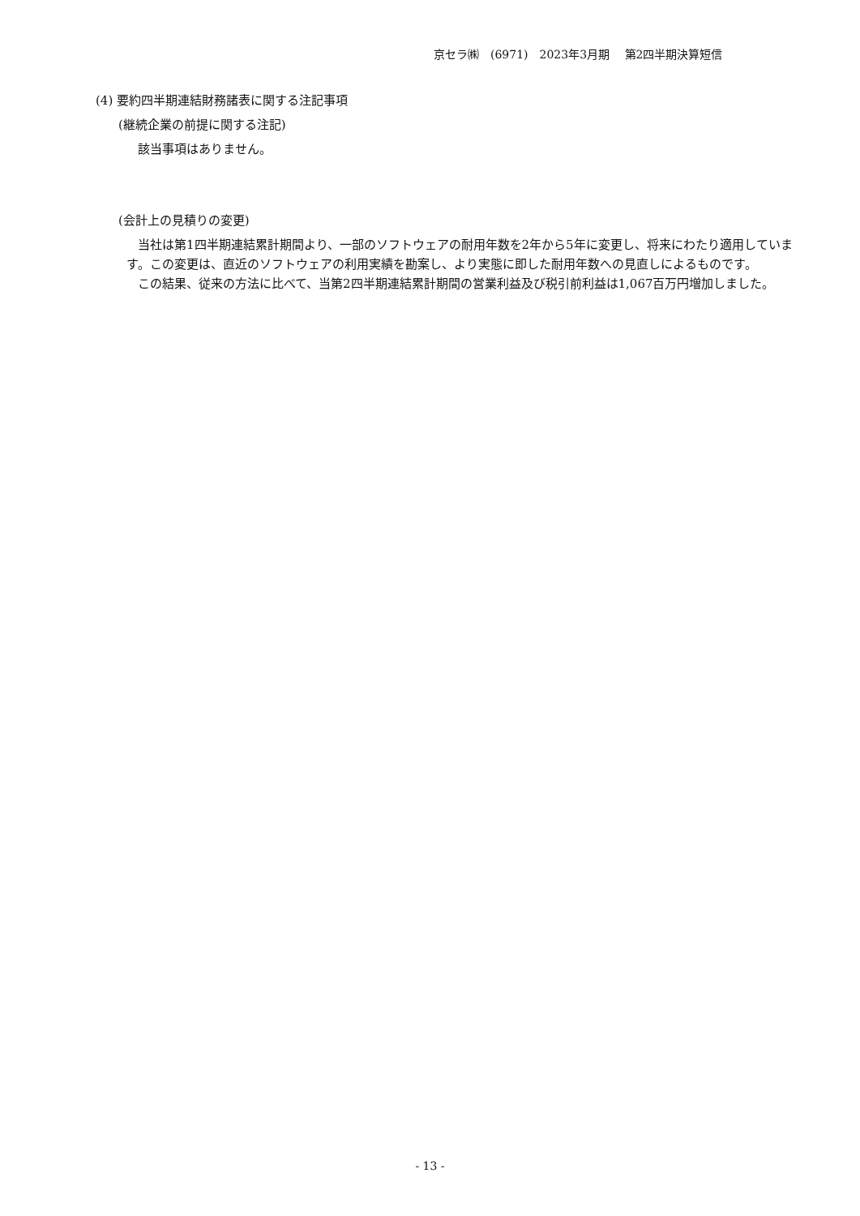京セラ㈱　(6971)　2023年3月期　 第2四半期決算短信
(4) 要約四半期連結財務諸表に関する注記事項
(継続企業の前提に関する注記)
該当事項はありません。
(会計上の見積りの変更)
当社は第1四半期連結累計期間より、一部のソフトウェアの耐用年数を2年から5年に変更し、将来にわたり適用しています。この変更は、直近のソフトウェアの利用実績を勘案し、より実態に即した耐用年数への見直しによるものです。
この結果、従来の方法に比べて、当第2四半期連結累計期間の営業利益及び税引前利益は1,067百万円増加しました。
- 13 -